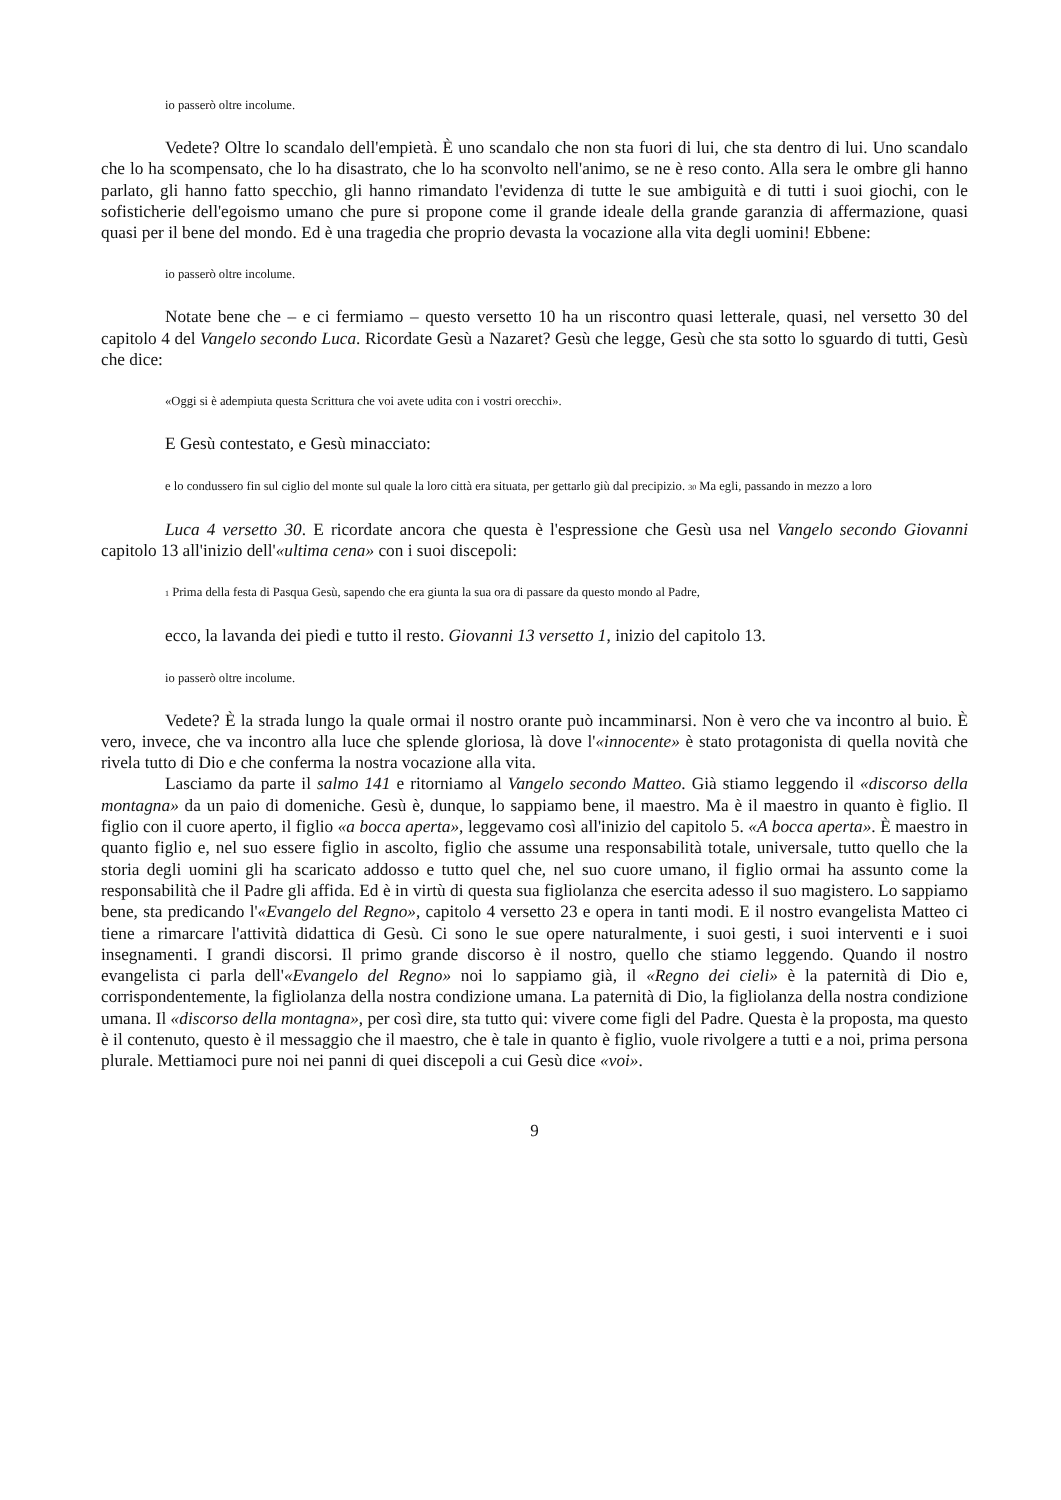io passerò oltre incolume.
Vedete? Oltre lo scandalo dell'empietà. È uno scandalo che non sta fuori di lui, che sta dentro di lui. Uno scandalo che lo ha scompensato, che lo ha disastrato, che lo ha sconvolto nell'animo, se ne è reso conto. Alla sera le ombre gli hanno parlato, gli hanno fatto specchio, gli hanno rimandato l'evidenza di tutte le sue ambiguità e di tutti i suoi giochi, con le sofisticherie dell'egoismo umano che pure si propone come il grande ideale della grande garanzia di affermazione, quasi quasi per il bene del mondo. Ed è una tragedia che proprio devasta la vocazione alla vita degli uomini! Ebbene:
io passerò oltre incolume.
Notate bene che – e ci fermiamo – questo versetto 10 ha un riscontro quasi letterale, quasi, nel versetto 30 del capitolo 4 del Vangelo secondo Luca. Ricordate Gesù a Nazaret? Gesù che legge, Gesù che sta sotto lo sguardo di tutti, Gesù che dice:
«Oggi si è adempiuta questa Scrittura che voi avete udita con i vostri orecchi».
E Gesù contestato, e Gesù minacciato:
e lo condussero fin sul ciglio del monte sul quale la loro città era situata, per gettarlo giù dal precipizio. <sup>30</sup> Ma egli, passando in mezzo a loro
Luca 4 versetto 30. E ricordate ancora che questa è l'espressione che Gesù usa nel Vangelo secondo Giovanni capitolo 13 all'inizio dell'«ultima cena» con i suoi discepoli:
<sup>1</sup> Prima della festa di Pasqua Gesù, sapendo che era giunta la sua ora di passare da questo mondo al Padre,
ecco, la lavanda dei piedi e tutto il resto. Giovanni 13 versetto 1, inizio del capitolo 13.
io passerò oltre incolume.
Vedete? È la strada lungo la quale ormai il nostro orante può incamminarsi. Non è vero che va incontro al buio. È vero, invece, che va incontro alla luce che splende gloriosa, là dove l'«innocente» è stato protagonista di quella novità che rivela tutto di Dio e che conferma la nostra vocazione alla vita.
Lasciamo da parte il salmo 141 e ritorniamo al Vangelo secondo Matteo. Già stiamo leggendo il «discorso della montagna» da un paio di domeniche. Gesù è, dunque, lo sappiamo bene, il maestro. Ma è il maestro in quanto è figlio. Il figlio con il cuore aperto, il figlio «a bocca aperta», leggevamo così all'inizio del capitolo 5. «A bocca aperta». È maestro in quanto figlio e, nel suo essere figlio in ascolto, figlio che assume una responsabilità totale, universale, tutto quello che la storia degli uomini gli ha scaricato addosso e tutto quel che, nel suo cuore umano, il figlio ormai ha assunto come la responsabilità che il Padre gli affida. Ed è in virtù di questa sua figliolanza che esercita adesso il suo magistero. Lo sappiamo bene, sta predicando l'«Evangelo del Regno», capitolo 4 versetto 23 e opera in tanti modi. E il nostro evangelista Matteo ci tiene a rimarcare l'attività didattica di Gesù. Ci sono le sue opere naturalmente, i suoi gesti, i suoi interventi e i suoi insegnamenti. I grandi discorsi. Il primo grande discorso è il nostro, quello che stiamo leggendo. Quando il nostro evangelista ci parla dell'«Evangelo del Regno» noi lo sappiamo già, il «Regno dei cieli» è la paternità di Dio e, corrispondentemente, la figliolanza della nostra condizione umana. La paternità di Dio, la figliolanza della nostra condizione umana. Il «discorso della montagna», per così dire, sta tutto qui: vivere come figli del Padre. Questa è la proposta, ma questo è il contenuto, questo è il messaggio che il maestro, che è tale in quanto è figlio, vuole rivolgere a tutti e a noi, prima persona plurale. Mettiamoci pure noi nei panni di quei discepoli a cui Gesù dice «voi».
9